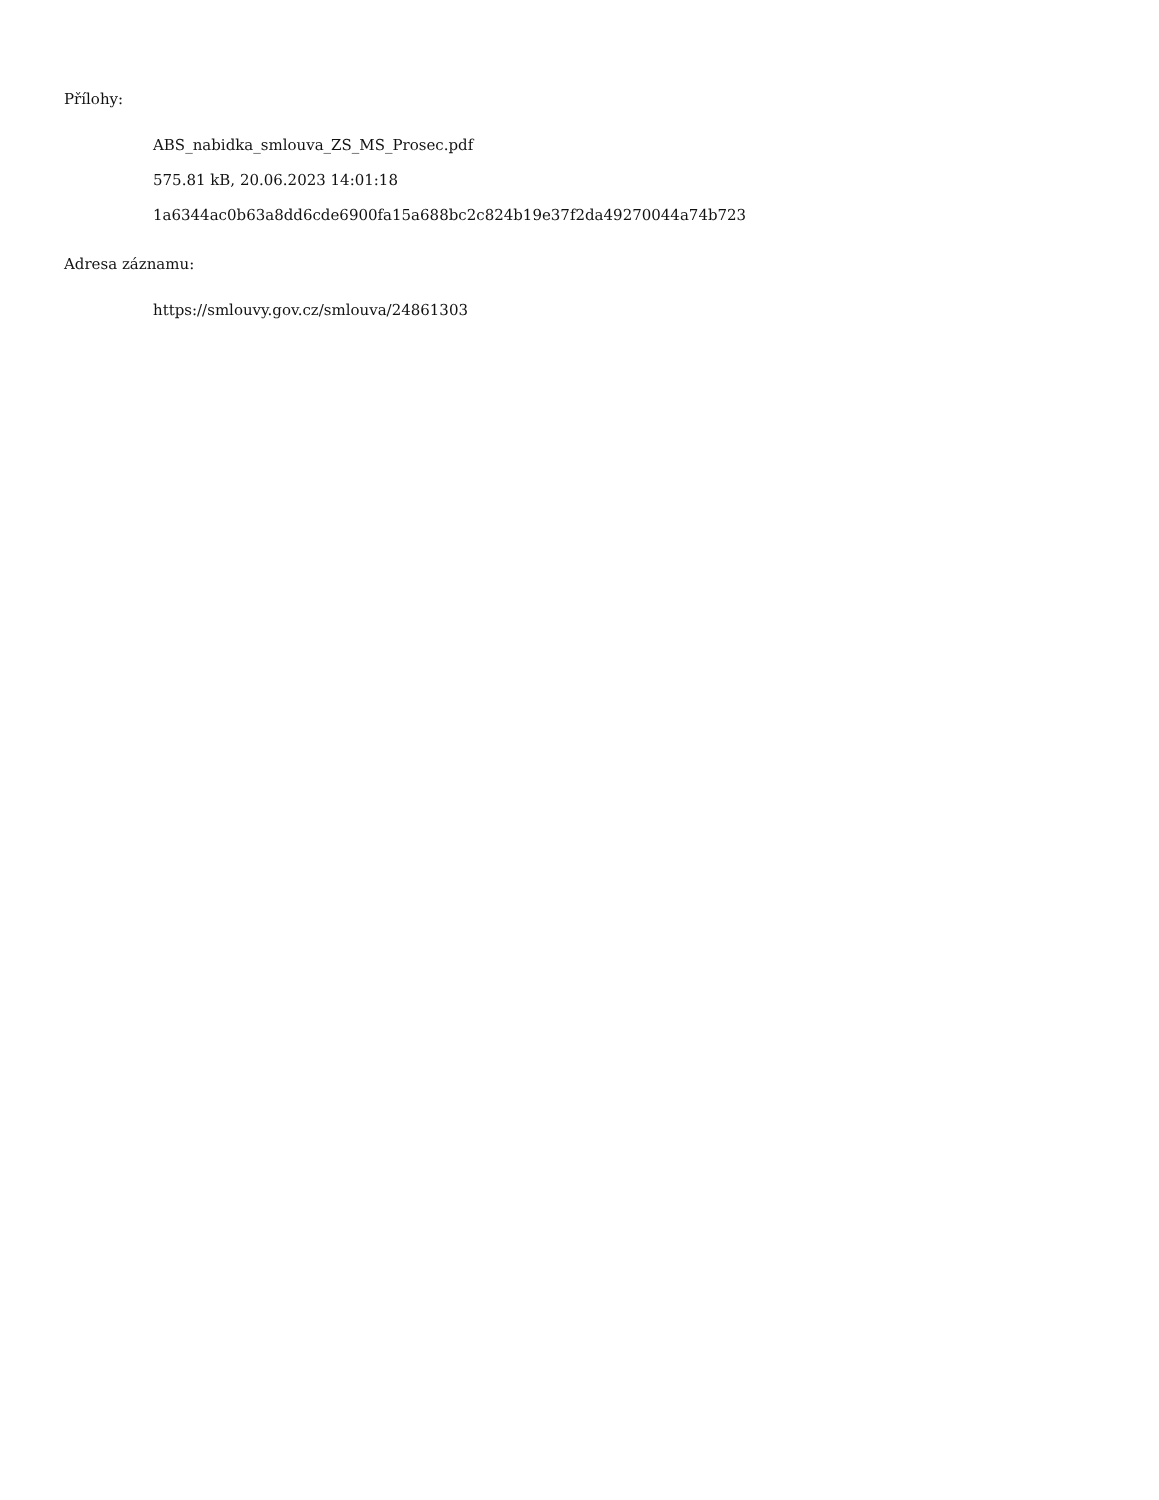Přílohy:
ABS_nabidka_smlouva_ZS_MS_Prosec.pdf
575.81 kB, 20.06.2023 14:01:18
1a6344ac0b63a8dd6cde6900fa15a688bc2c824b19e37f2da49270044a74b723
Adresa záznamu:
https://smlouvy.gov.cz/smlouva/24861303